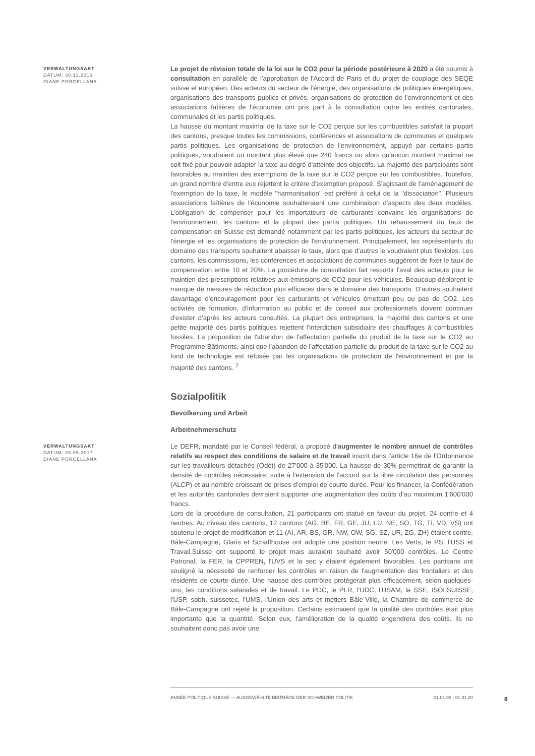VERWALTUNGSAKT
DATUM: 30.11.2016
DIANE PORCELLANA
Le projet de révision totale de la loi sur le CO2 pour la période postérieure à 2020 a été soumis à consultation en parallèle de l'approbation de l'Accord de Paris et du projet de couplage des SEQE suisse et européen. Des acteurs du secteur de l'énergie, des organisations de politiques énergétiques, organisations des transports publics et privés, organisations de protection de l'environnement et des associations faîtières de l'économie ont pris part à la consultation outre les entités cantonales, communales et les partis politiques.
La hausse du montant maximal de la taxe sur le CO2 perçue sur les combustibles satisfait la plupart des cantons, presque toutes les commissions, conférences et associations de communes et quelques partis politiques. Les organisations de protection de l'environnement, appuyé par certains partis politiques, voudraient un montant plus élevé que 240 francs ou alors qu'aucun montant maximal ne soit fixé pour pouvoir adapter la taxe au degré d'atteinte des objectifs. La majorité des participants sont favorables au maintien des exemptions de la taxe sur le CO2 perçue sur les combustibles. Toutefois, un grand nombre d'entre eux rejettent le critère d'exemption proposé. S'agissant de l'aménagement de l'exemption de la taxe, le modèle "harmonisation" est préféré à celui de la "dissociation". Plusieurs associations faîtières de l'économie souhaiteraient une combinaison d'aspects des deux modèles. L'obligation de compenser pour les importateurs de carburants convainc les organisations de l'environnement, les cantons et la plupart des partis politiques. Un rehaussement du taux de compensation en Suisse est demandé notamment par les partis politiques, les acteurs du secteur de l'énergie et les organisations de protection de l'environnement. Principalement, les représentants du domaine des transports souhaitent abaisser le taux, alors que d'autres le voudraient plus flexibles. Les cantons, les commissions, les conférences et associations de communes suggèrent de fixer le taux de compensation entre 10 et 20%. La procédure de consultation fait ressortir l'aval des acteurs pour le maintien des prescriptions relatives aux émissions de CO2 pour les véhicules. Beaucoup déplorent le manque de mesures de réduction plus efficaces dans le domaine des transports. D'autres souhaitent davantage d'encouragement pour les carburants et véhicules émettant peu ou pas de CO2. Les activités de formation, d'information au public et de conseil aux professionnels doivent continuer d'exister d'après les acteurs consultés. La plupart des entreprises, la majorité des cantons et une petite majorité des partis politiques rejettent l'interdiction subsidiaire des chauffages à combustibles fossiles. La proposition de l'abandon de l'affectation partielle du produit de la taxe sur le CO2 au Programme Bâtiments, ainsi que l'abandon de l'affectation partielle du produit de la taxe sur le CO2 au fond de technologie est refusée par les organisations de protection de l'environnement et par la majorité des cantons. <sup>7</sup>
Sozialpolitik
Bevölkerung und Arbeit
Arbeitnehmerschutz
VERWALTUNGSAKT
DATUM: 26.05.2017
DIANE PORCELLANA
Le DEFR, mandaté par le Conseil fédéral, a proposé d'augmenter le nombre annuel de contrôles relatifs au respect des conditions de salaire et de travail inscrit dans l'article 16e de l'Ordonnance sur les travailleurs détachés (Odét) de 27'000 à 35'000. La hausse de 30% permettrait de garantir la densité de contrôles nécessaire, suite à l'extension de l'accord sur la libre circulation des personnes (ALCP) et au nombre croissant de prises d'emploi de courte durée. Pour les financer, la Confédération et les autorités cantonales devraient supporter une augmentation des coûts d'au maximum 1'600'000 francs.
Lors de la procédure de consultation, 21 participants ont statué en faveur du projet, 24 contre et 4 neutres. Au niveau des cantons, 12 cantons (AG, BE, FR, GE, JU, LU, NE, SO, TG, TI, VD, VS) ont soutenu le projet de modification et 11 (AI, AR, BS, GR, NW, OW, SG, SZ, UR, ZG, ZH) étaient contre. Bâle-Campagne, Glaris et Schaffhouse ont adopté une position neutre. Les Verts, le PS, l'USS et Travail.Suisse ont supporté le projet mais auraient souhaité avoir 50'000 contrôles. Le Centre Patronal, la FER, la CPPREN, l'UVS et la sec y étaient également favorables. Les partisans ont souligné la nécessité de renforcer les contrôles en raison de l'augmentation des frontaliers et des résidents de courte durée. Une hausse des contrôles protégerait plus efficacement, selon quelques-uns, les conditions salariales et de travail. Le PDC, le PLR, l'UDC, l'USAM, la SSE, ISOLSUISSE, l'USP, spbh, suissetec, l'UMS, l'Union des arts et métiers Bâle-Ville, la Chambre de commerce de Bâle-Campagne ont rejeté la proposition. Certains estimaient que la qualité des contrôles était plus importante que la quantité. Selon eux, l'amélioration de la qualité engendrera des coûts. Ils ne souhaitent donc pas avoir une
ANNÉE POLITIQUE SUISSE — AUSGEWÄHLTE BEITRÄGE DER SCHWEIZER POLITIK 01.01.90 - 01.01.20
8